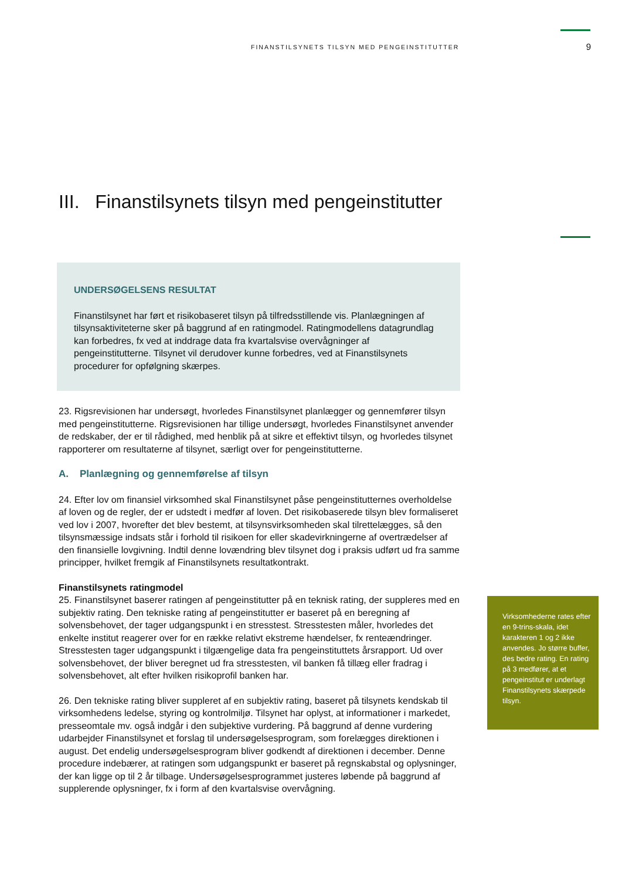FINANSTILSYNETS TILSYN MED PENGEINSTITUTTER 9
III. Finanstilsynets tilsyn med pengeinstitutter
UNDERSØGELSENS RESULTAT
Finanstilsynet har ført et risikobaseret tilsyn på tilfredsstillende vis. Planlægningen af tilsynsaktiviteterne sker på baggrund af en ratingmodel. Ratingmodellens datagrundlag kan forbedres, fx ved at inddrage data fra kvartalsvise overvågninger af pengeinstitutterne. Tilsynet vil derudover kunne forbedres, ved at Finanstilsynets procedurer for opfølgning skærpes.
23. Rigsrevisionen har undersøgt, hvorledes Finanstilsynet planlægger og gennemfører tilsyn med pengeinstitutterne. Rigsrevisionen har tillige undersøgt, hvorledes Finanstilsynet anvender de redskaber, der er til rådighed, med henblik på at sikre et effektivt tilsyn, og hvorledes tilsynet rapporterer om resultaterne af tilsynet, særligt over for pengeinstitutterne.
A. Planlægning og gennemførelse af tilsyn
24. Efter lov om finansiel virksomhed skal Finanstilsynet påse pengeinstitutternes overholdelse af loven og de regler, der er udstedt i medfør af loven. Det risikobaserede tilsyn blev formaliseret ved lov i 2007, hvorefter det blev bestemt, at tilsynsvirksomheden skal tilrettelægges, så den tilsynsmæssige indsats står i forhold til risikoen for eller skadevirkningerne af overtrædelser af den finansielle lovgivning. Indtil denne lovændring blev tilsynet dog i praksis udført ud fra samme principper, hvilket fremgik af Finanstilsynets resultatkontrakt.
Finanstilsynets ratingmodel
25. Finanstilsynet baserer ratingen af pengeinstitutter på en teknisk rating, der suppleres med en subjektiv rating. Den tekniske rating af pengeinstitutter er baseret på en beregning af solvensbehovet, der tager udgangspunkt i en stresstest. Stresstesten måler, hvorledes det enkelte institut reagerer over for en række relativt ekstreme hændelser, fx renteændringer. Stresstesten tager udgangspunkt i tilgængelige data fra pengeinstituttets årsrapport. Ud over solvensbehovet, der bliver beregnet ud fra stresstesten, vil banken få tillæg eller fradrag i solvensbehovet, alt efter hvilken risikoprofil banken har.
26. Den tekniske rating bliver suppleret af en subjektiv rating, baseret på tilsynets kendskab til virksomhedens ledelse, styring og kontrolmiljø. Tilsynet har oplyst, at informationer i markedet, presseomtale mv. også indgår i den subjektive vurdering. På baggrund af denne vurdering udarbejder Finanstilsynet et forslag til undersøgelsesprogram, som forelægges direktionen i august. Det endelig undersøgelsesprogram bliver godkendt af direktionen i december. Denne procedure indebærer, at ratingen som udgangspunkt er baseret på regnskabstal og oplysninger, der kan ligge op til 2 år tilbage. Undersøgelsesprogrammet justeres løbende på baggrund af supplerende oplysninger, fx i form af den kvartalsvise overvågning.
Virksomhederne rates efter en 9-trins-skala, idet karakteren 1 og 2 ikke anvendes. Jo større buffer, des bedre rating. En rating på 3 medfører, at et pengeinstitut er underlagt Finanstilsynets skærpede tilsyn.